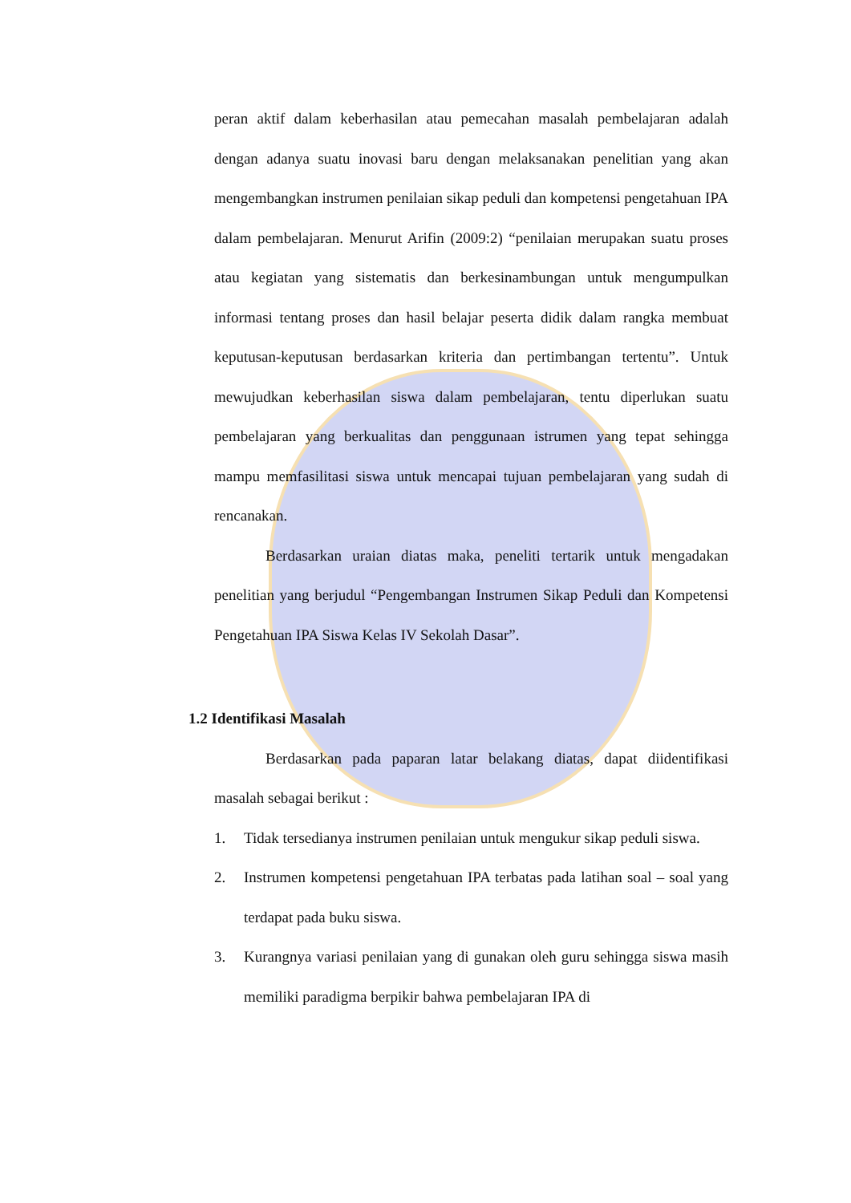peran aktif dalam keberhasilan atau pemecahan masalah pembelajaran adalah dengan adanya suatu inovasi baru dengan melaksanakan penelitian yang akan mengembangkan instrumen penilaian sikap peduli dan kompetensi pengetahuan IPA dalam pembelajaran. Menurut Arifin (2009:2) “penilaian merupakan suatu proses atau kegiatan yang sistematis dan berkesinambungan untuk mengumpulkan informasi tentang proses dan hasil belajar peserta didik dalam rangka membuat keputusan-keputusan berdasarkan kriteria dan pertimbangan tertentu”. Untuk mewujudkan keberhasilan siswa dalam pembelajaran, tentu diperlukan suatu pembelajaran yang berkualitas dan penggunaan istrumen yang tepat sehingga mampu memfasilitasi siswa untuk mencapai tujuan pembelajaran yang sudah di rencanakan.
Berdasarkan uraian diatas maka, peneliti tertarik untuk mengadakan penelitian yang berjudul “Pengembangan Instrumen Sikap Peduli dan Kompetensi Pengetahuan IPA Siswa Kelas IV Sekolah Dasar”.
1.2 Identifikasi Masalah
Berdasarkan pada paparan latar belakang diatas, dapat diidentifikasi masalah sebagai berikut :
1. Tidak tersedianya instrumen penilaian untuk mengukur sikap peduli siswa.
2. Instrumen kompetensi pengetahuan IPA terbatas pada latihan soal – soal yang terdapat pada buku siswa.
3. Kurangnya variasi penilaian yang di gunakan oleh guru sehingga siswa masih memiliki paradigma berpikir bahwa pembelajaran IPA di